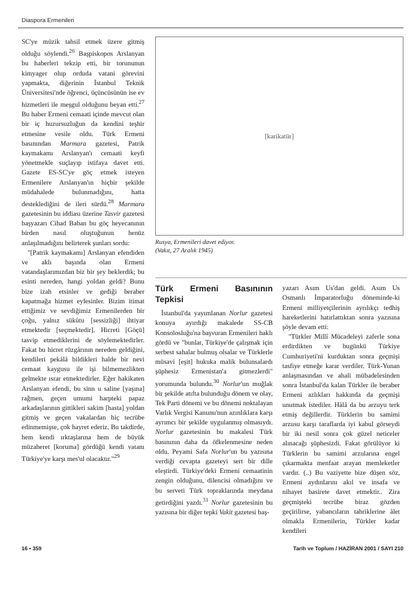Diaspora Ermenileri
SC'ye müzik tahsil etmek üzere gitmiş olduğu söylendi.<sup>26</sup> Başpiskopos Arslanyan bu haberleri tekzip etti, bir torununun kimyager olup orduda vatani görevini yapmakta, diğerinin İstanbul Teknik Üniversitesi'nde öğrenci, üçüncüsünün ise ev hizmetleri ile meşgul olduğunu beyan etti.<sup>27</sup> Bu haber Ermeni cemaati içinde mevcut olan bir iç huzursuzluğun da kendini teşhir etmesine vesile oldu. Türk Ermeni basınından Marmara gazetesi, Patrik kaymakamı Arslanyan'ı cemaati keyfi yönetmekle suçlayıp istifaya davet etti. Gazete ES-SC'ye göç etmek isteyen Ermenilere Arslanyan'ın hiçbir şekilde müdahalede bulunmadığını, hatta desteklediğini de ileri sürdü.<sup>28</sup> Marmara gazetesinin bu iddiası üzerine Tasvir gazetesi başyazarı Cihad Baban bu göç heyecanının birden nasıl oluştuğunun henüz anlaşılmadığını belirterek şunları sordu:
"[Patrik kaymakamı] Arslanyan efendiden ve aklı başında olan Ermeni vatandaşlarımızdan biz bir şey beklerdik; bu esinti nereden, hangi yoldan geldi? Bunu bize izah etsinler ve gediği beraber kapatmağa hizmet eylesinler. Bizim itimat ettiğimiz ve sevdiğimiz Ermenilerden bir çoğu, yalnız sükûtu [sessizliği] ihtiyar etmektedir [seçmektedir]. Hicreti [Göçü] tasvip etmediklerini de söylemektedirler. Fakat bu hicret rüzgârının nereden geldiğini, kendileri pekâlâ bildikleri halde bir nevi cemaat kaygusu ile işi bilmemezlikten gelmekte ısrar etmektedirler. Eğer hakikaten Arslanyan efendi, bu sinn u saline [yaşına] rağmen, geçen umumi harpteki papaz arkadaşlarının gittikleri sakim [hasta] yoldan gitmiş ve geçen vakalardan hiç tecrübe edinmemişse, çok hayret ederiz. Bu takdirde, hem kendi ırktaşlarına hem de büyük müzaheret [koruma] gördüğü kendi vatanı Türkiye'ye karşı mes'ul olacaktır."<sup>29</sup>
[karikatür]
Rusya, Ermenileri davet ediyor.
(Vakıt, 27 Aralık 1945)
Türk Ermeni Basınının Tepkisi
İstanbul'da yayımlanan Norlur gazetesi konuya ayırdığı makalede SS-CB Konsolosluğu'na başvuran Ermenileri haklı gördü ve "bunlar, Türkiye'de çalışmak için serbest sahalar bulmuş olsalar ve Türklerle müsavi [eşit] hukuka malik bulunsalardı şüphesiz Ermenistan'a gitmezlerdi" yorumunda bulundu.<sup>30</sup> Norlur'un muğlak bir şekilde atıfta bulunduğu dönem ve olay, Tek Parti dönemi ve bu dönemi noktalayan Varlık Vergisi Kanunu'nun azınlıklara karşı ayrımcı bir şekilde uygulanmış olmasıydı. Norlur gazetesinin bu makalesi Türk basınının daha da öfkelenmesine neden oldu. Peyami Safa Norlur'un bu yazısına verdiği cevapta gazeteyi sert bir dille eleştirdi. Türkiye'deki Ermeni cemaatinin zengin olduğunu, dilencisi olmadığını ve bu serveti Türk topraklarında meydana getirdiğini yazdı.<sup>31</sup> Norlur gazetesinin bu yazısına bir diğer tepki Vakit gazetesi baş-
yazarı Asım Us'dan geldi. Asım Us Osmanlı İmparatorluğu döneminde-ki Ermeni milliyetçilerinin ayrılıkçı tedhiş hareketlerini hatırlattıktan sonra yazısına şöyle devam etti:
"Türkler Millî Mücadeleyi zaferle sona erdirdikten ve bugünkü Türkiye Cumhuriyeti'ni kurduktan sonra geçmişi tasfiye etmeğe karar verdiler. Türk-Yunan anlaşmasından ve ahali mübadelesinden sonra İstanbul'da kalan Türkler ile beraber Ermeni azlıkları hakkında da geçmişi unutmak istediler. Hâlâ da bu arzuyu terk etmiş değillerdir. Türklerin bu samimi arzusu karşı taraflarda iyi kabul görseydi bir iki nesil sonra çok güzel neticeler alınacağı şüphesizdi. Fakat görülüyor ki Türklerin bu samimi arzularına engel çıkarmakta menfaat arayan memleketler vardır. (..) Bu vaziyette bize düşen söz, Ermeni aydınlarını akıl ve insafa ve nihayet basirete davet etmektir.. Zira geçmişteki tecrübe biraz gözden geçirilirse, yabancıların tahriklerine âlet olmakla Ermenilerin, Türkler kadar kendileri
16 • 359 Tarih ve Toplum / HAZİRAN 2001 / SAYI 210